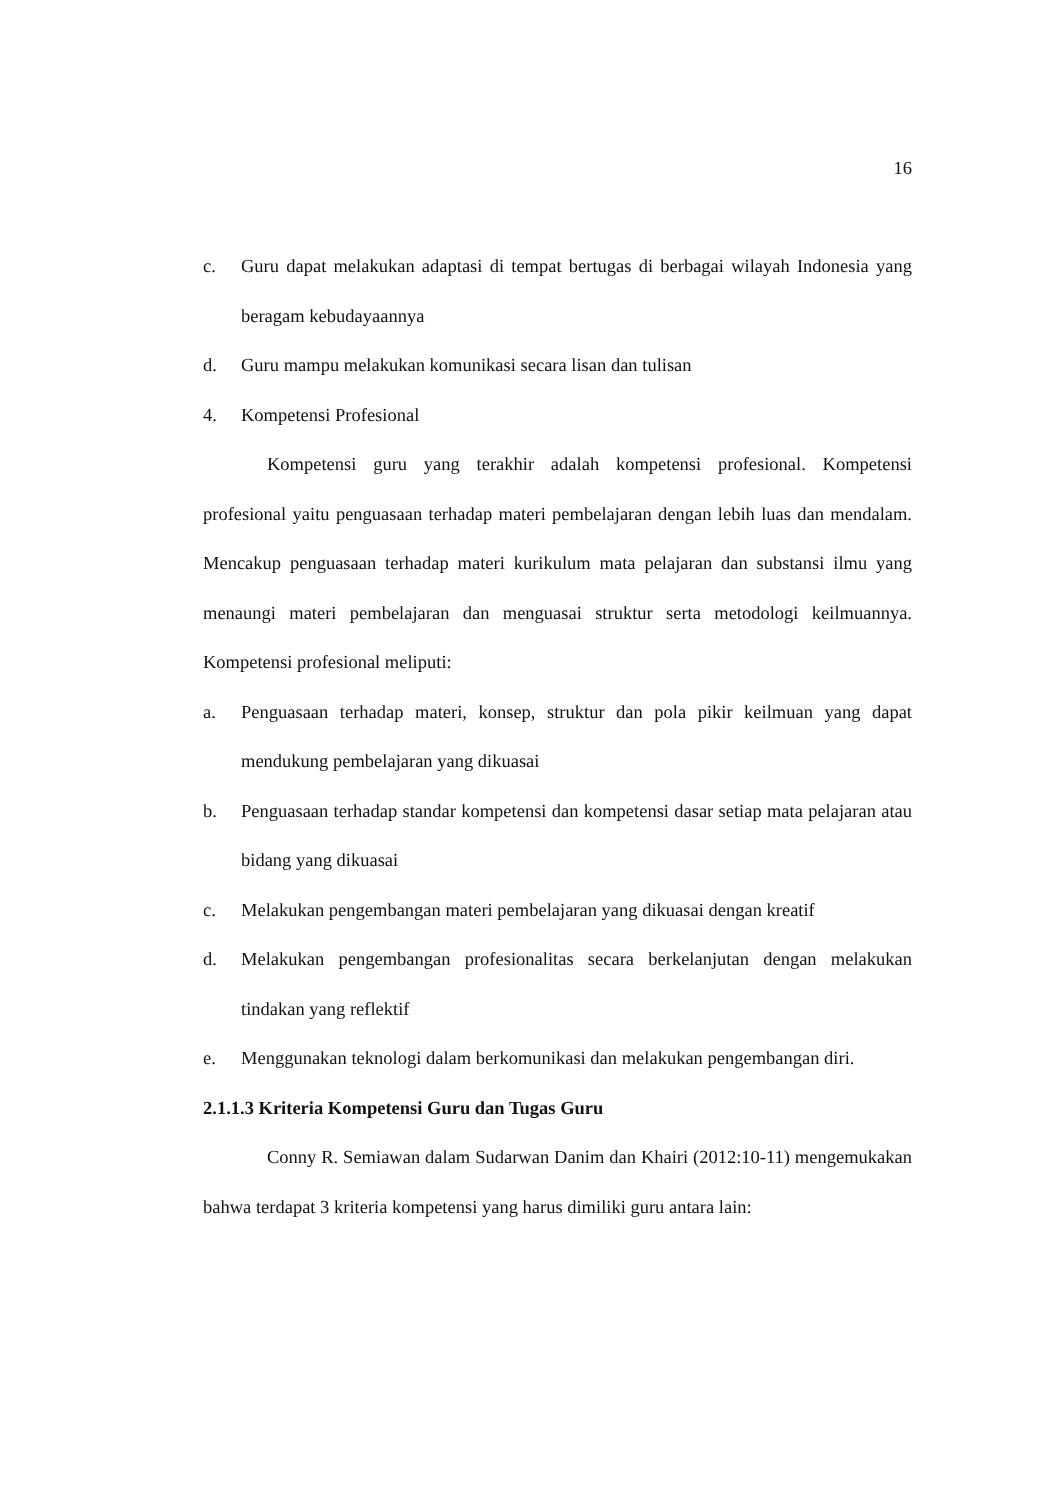16
c. Guru dapat melakukan adaptasi di tempat bertugas di berbagai wilayah Indonesia yang beragam kebudayaannya
d. Guru mampu melakukan komunikasi secara lisan dan tulisan
4. Kompetensi Profesional
Kompetensi guru yang terakhir adalah kompetensi profesional. Kompetensi profesional yaitu penguasaan terhadap materi pembelajaran dengan lebih luas dan mendalam. Mencakup penguasaan terhadap materi kurikulum mata pelajaran dan substansi ilmu yang menaungi materi pembelajaran dan menguasai struktur serta metodologi keilmuannya. Kompetensi profesional meliputi:
a. Penguasaan terhadap materi, konsep, struktur dan pola pikir keilmuan yang dapat mendukung pembelajaran yang dikuasai
b. Penguasaan terhadap standar kompetensi dan kompetensi dasar setiap mata pelajaran atau bidang yang dikuasai
c. Melakukan pengembangan materi pembelajaran yang dikuasai dengan kreatif
d. Melakukan pengembangan profesionalitas secara berkelanjutan dengan melakukan tindakan yang reflektif
e. Menggunakan teknologi dalam berkomunikasi dan melakukan pengembangan diri.
2.1.1.3 Kriteria Kompetensi Guru dan Tugas Guru
Conny R. Semiawan dalam Sudarwan Danim dan Khairi (2012:10-11) mengemukakan bahwa terdapat 3 kriteria kompetensi yang harus dimiliki guru antara lain: